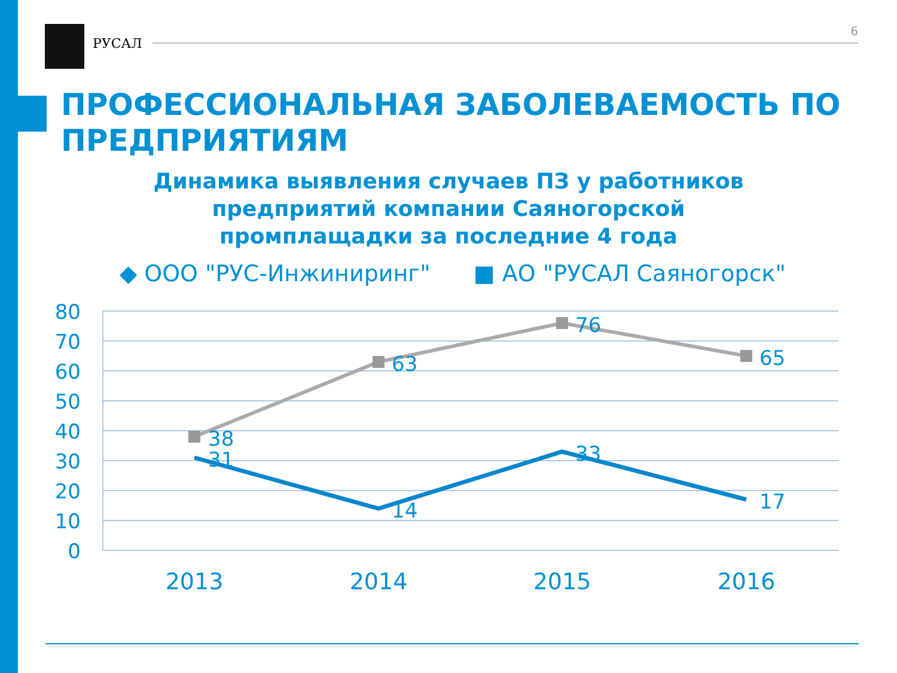РУСАЛ
6
ПРОФЕССИОНАЛЬНАЯ ЗАБОЛЕВАЕМОСТЬ ПО
ПРЕДПРИЯТИЯМ
Динамика выявления случаев ПЗ у работников предприятий компании Саяногорской промплащадки за последние 4 года
◆ ООО "РУС-Инжиниринг" ■ АО "РУСАЛ Саяногорск"
80
70
60
50
40
30
20
10
0
2013
2014
2015
2016
38
63
76
65
31
14
33
17